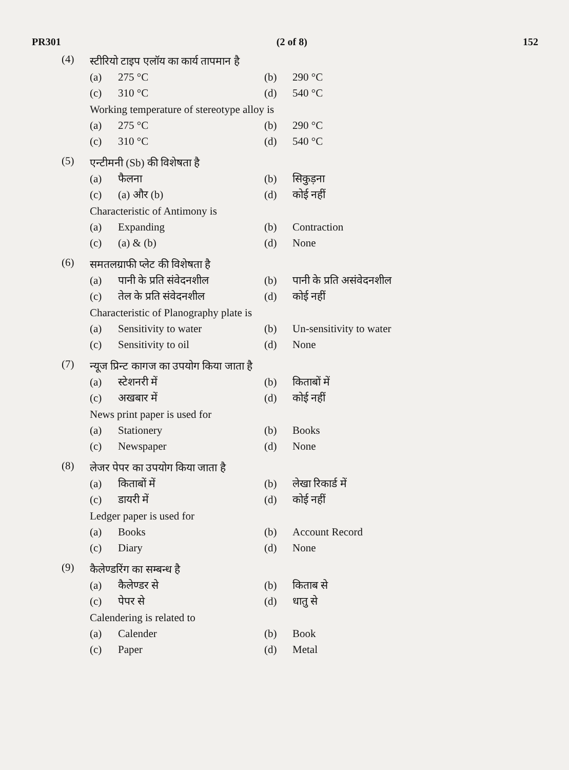PR301 (2 of 8) 152
(4)
स्टीरियो टाइप एलॉय का कार्य तापमान है
(a) 275 °C (b) 290 °C
(c) 310 °C (d) 540 °C
Working temperature of stereotype alloy is
(a) 275 °C (b) 290 °C
(c) 310 °C (d) 540 °C
(5)
एन्टीमनी (Sb) की विशेषता है
(a) फैलना (b) सिकुड़ना
(c) (a) और (b) (d) कोई नहीं
Characteristic of Antimony is
(a) Expanding (b) Contraction
(c) (a) & (b) (d) None
(6)
समतलग्राफी प्लेट की विशेषता है
(a) पानी के प्रति संवेदनशील
(b) पानी के प्रति असंवेदनशील
(c) तेल के प्रति संवेदनशील (d) कोई नहीं
Characteristic of Planography plate is
(a) Sensitivity to water (b) Un-sensitivity to water
(c) Sensitivity to oil (d) None
(7)
न्यूज प्रिन्ट कागज का उपयोग किया जाता है
(a) स्टेशनरी में (b) किताबों में
(c) अखबार में (d) कोई नहीं
News print paper is used for
(a) Stationery (b) Books
(c) Newspaper (d) None
(8)
लेजर पेपर का उपयोग किया जाता है
(a) किताबों में (b) लेखा रिकार्ड में
(c) डायरी में (d) कोई नहीं
Ledger paper is used for
(a) Books (b) Account Record
(c) Diary (d) None
(9)
कैलेण्डरिंग का सम्बन्ध है
(a) कैलेण्डर से (b) किताब से
(c) पेपर से (d) धातु से
Calendering is related to
(a) Calender (b) Book
(c) Paper (d) Metal